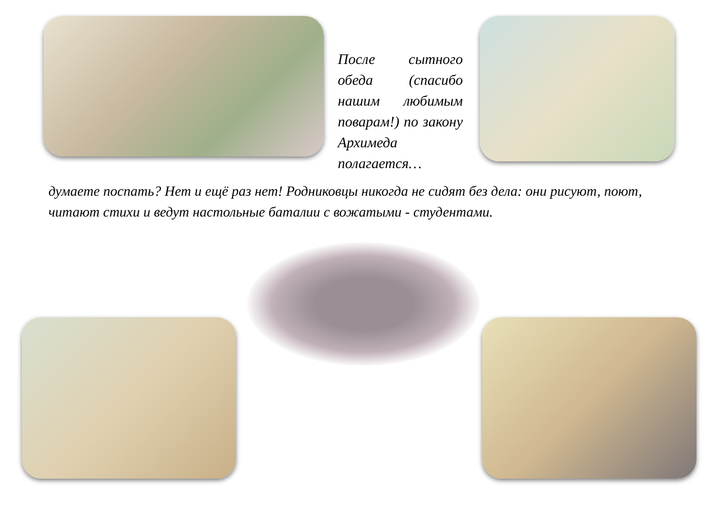После сытного обеда (спасибо нашим любимым поварам!) по закону Архимеда полагается…
думаете поспать? Нет и ещё раз нет! Родниковцы никогда не сидят без дела: они рисуют, поют, читают стихи и ведут настольные баталии с вожатыми - студентами.